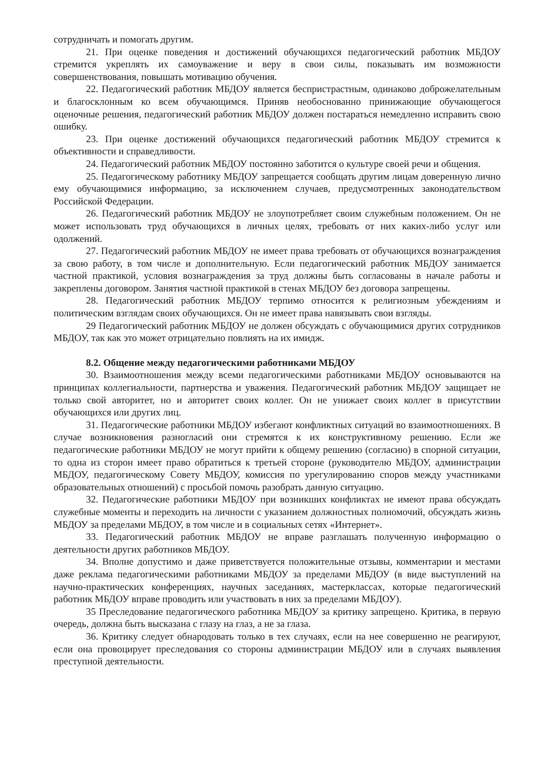сотрудничать и помогать другим.
21. При оценке поведения и достижений обучающихся педагогический работник МБДОУ стремится укреплять их самоуважение и веру в свои силы, показывать им возможности совершенствования, повышать мотивацию обучения.
22. Педагогический работник МБДОУ является беспристрастным, одинаково доброжелательным и благосклонным ко всем обучающимся. Приняв необоснованно принижающие обучающегося оценочные решения, педагогический работник МБДОУ должен постараться немедленно исправить свою ошибку.
23. При оценке достижений обучающихся педагогический работник МБДОУ стремится к объективности и справедливости.
24. Педагогический работник МБДОУ постоянно заботится о культуре своей речи и общения.
25. Педагогическому работнику МБДОУ запрещается сообщать другим лицам доверенную лично ему обучающимися информацию, за исключением случаев, предусмотренных законодательством Российской Федерации.
26. Педагогический работник МБДОУ не злоупотребляет своим служебным положением. Он не может использовать труд обучающихся в личных целях, требовать от них каких-либо услуг или одолжений.
27. Педагогический работник МБДОУ не имеет права требовать от обучающихся вознаграждения за свою работу, в том числе и дополнительную. Если педагогический работник МБДОУ занимается частной практикой, условия вознаграждения за труд должны быть согласованы в начале работы и закреплены договором. Занятия частной практикой в стенах МБДОУ без договора запрещены.
28. Педагогический работник МБДОУ терпимо относится к религиозным убеждениям и политическим взглядам своих обучающихся. Он не имеет права навязывать свои взгляды.
29 Педагогический работник МБДОУ не должен обсуждать с обучающимися других сотрудников МБДОУ, так как это может отрицательно повлиять на их имидж.
8.2. Общение между педагогическими работниками МБДОУ
30. Взаимоотношения между всеми педагогическими работниками МБДОУ основываются на принципах коллегиальности, партнерства и уважения. Педагогический работник МБДОУ защищает не только свой авторитет, но и авторитет своих коллег. Он не унижает своих коллег в присутствии обучающихся или других лиц.
31. Педагогические работники МБДОУ избегают конфликтных ситуаций во взаимоотношениях. В случае возникновения разногласий они стремятся к их конструктивному решению. Если же педагогические работники МБДОУ не могут прийти к общему решению (согласию) в спорной ситуации, то одна из сторон имеет право обратиться к третьей стороне (руководителю МБДОУ, администрации МБДОУ, педагогическому Совету МБДОУ, комиссия по урегулированию споров между участниками образовательных отношений) с просьбой помочь разобрать данную ситуацию.
32. Педагогические работники МБДОУ при возникших конфликтах не имеют права обсуждать служебные моменты и переходить на личности с указанием должностных полномочий, обсуждать жизнь МБДОУ за пределами МБДОУ, в том числе и в социальных сетях «Интернет».
33. Педагогический работник МБДОУ не вправе разглашать полученную информацию о деятельности других работников МБДОУ.
34. Вполне допустимо и даже приветствуется положительные отзывы, комментарии и местами даже реклама педагогическими работниками МБДОУ за пределами МБДОУ (в виде выступлений на научно-практических конференциях, научных заседаниях, мастерклассах, которые педагогический работник МБДОУ вправе проводить или участвовать в них за пределами МБДОУ).
35 Преследование педагогического работника МБДОУ за критику запрещено. Критика, в первую очередь, должна быть высказана с глазу на глаз, а не за глаза.
36. Критику следует обнародовать только в тех случаях, если на нее совершенно не реагируют, если она провоцирует преследования со стороны администрации МБДОУ или в случаях выявления преступной деятельности.